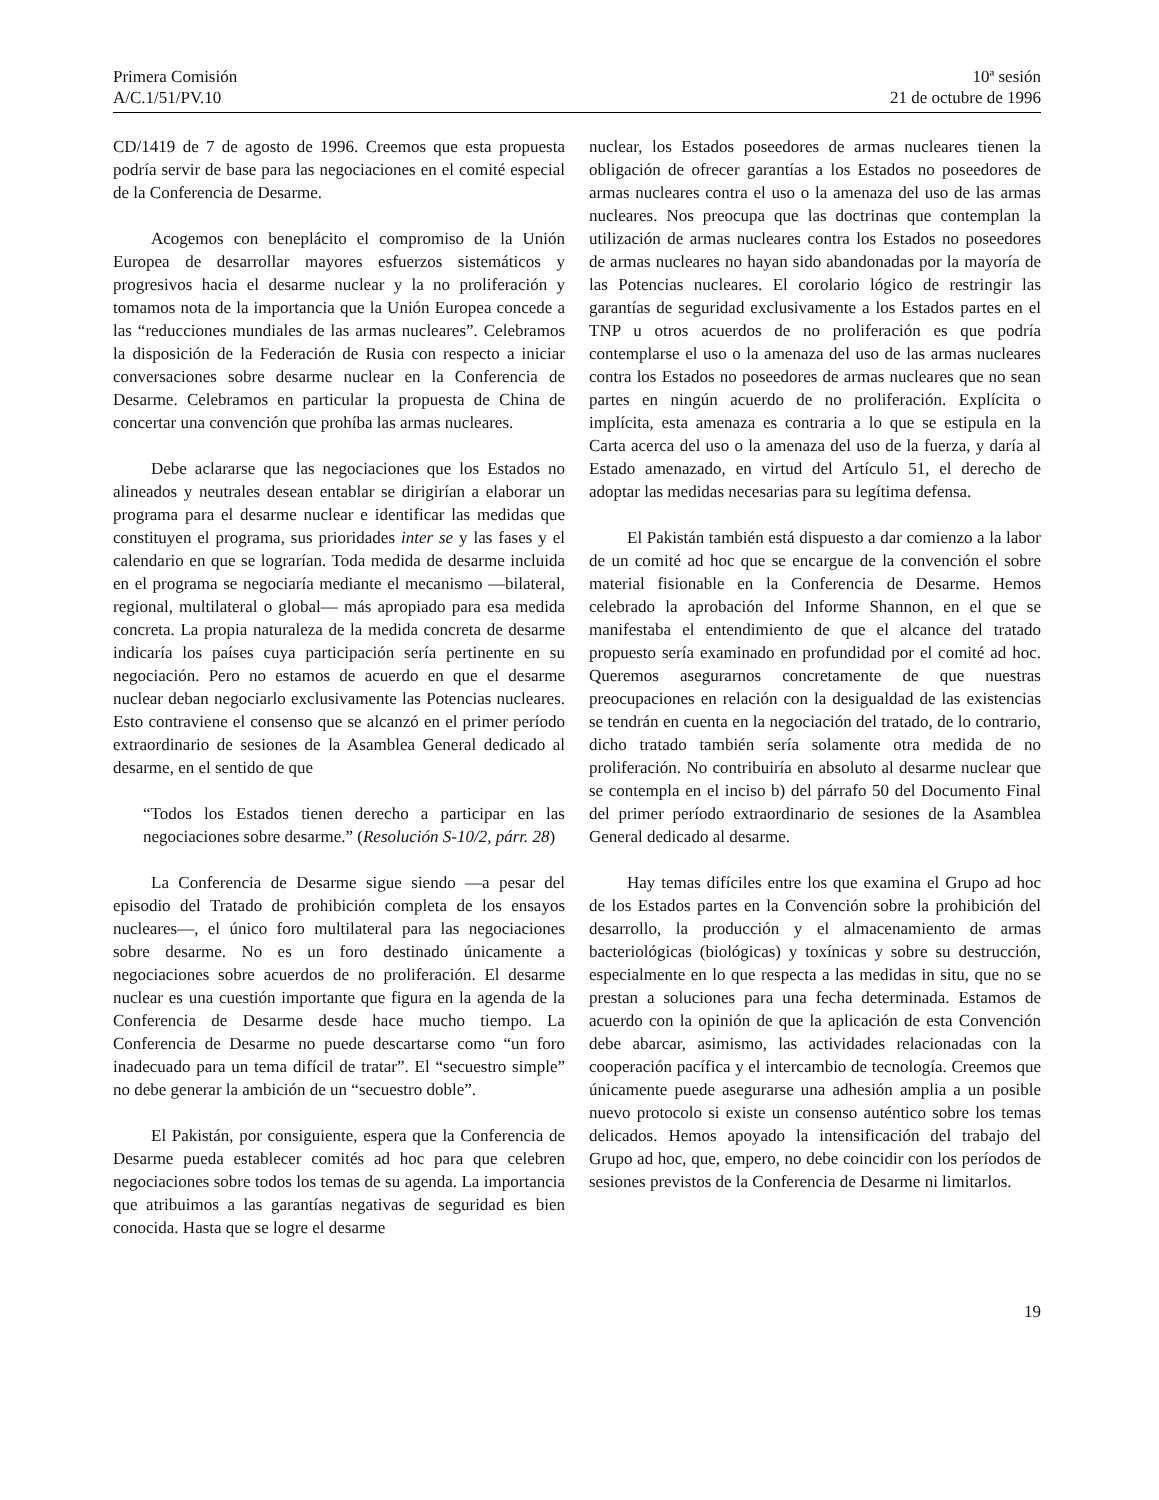Primera Comisión
A/C.1/51/PV.10
10ª sesión
21 de octubre de 1996
CD/1419 de 7 de agosto de 1996. Creemos que esta propuesta podría servir de base para las negociaciones en el comité especial de la Conferencia de Desarme.
Acogemos con beneplácito el compromiso de la Unión Europea de desarrollar mayores esfuerzos sistemáticos y progresivos hacia el desarme nuclear y la no proliferación y tomamos nota de la importancia que la Unión Europea concede a las “reducciones mundiales de las armas nucleares”. Celebramos la disposición de la Federación de Rusia con respecto a iniciar conversaciones sobre desarme nuclear en la Conferencia de Desarme. Celebramos en particular la propuesta de China de concertar una convención que prohíba las armas nucleares.
Debe aclararse que las negociaciones que los Estados no alineados y neutrales desean entablar se dirigirían a elaborar un programa para el desarme nuclear e identificar las medidas que constituyen el programa, sus prioridades inter se y las fases y el calendario en que se lograrían. Toda medida de desarme incluida en el programa se negociaría mediante el mecanismo —bilateral, regional, multilateral o global— más apropiado para esa medida concreta. La propia naturaleza de la medida concreta de desarme indicaría los países cuya participación sería pertinente en su negociación. Pero no estamos de acuerdo en que el desarme nuclear deban negociarlo exclusivamente las Potencias nucleares. Esto contraviene el consenso que se alcanzó en el primer período extraordinario de sesiones de la Asamblea General dedicado al desarme, en el sentido de que
“Todos los Estados tienen derecho a participar en las negociaciones sobre desarme.” (Resolución S-10/2, párr. 28)
La Conferencia de Desarme sigue siendo —a pesar del episodio del Tratado de prohibición completa de los ensayos nucleares—, el único foro multilateral para las negociaciones sobre desarme. No es un foro destinado únicamente a negociaciones sobre acuerdos de no proliferación. El desarme nuclear es una cuestión importante que figura en la agenda de la Conferencia de Desarme desde hace mucho tiempo. La Conferencia de Desarme no puede descartarse como “un foro inadecuado para un tema difícil de tratar”. El “secuestro simple” no debe generar la ambición de un “secuestro doble”.
El Pakistán, por consiguiente, espera que la Conferencia de Desarme pueda establecer comités ad hoc para que celebren negociaciones sobre todos los temas de su agenda. La importancia que atribuimos a las garantías negativas de seguridad es bien conocida. Hasta que se logre el desarme
nuclear, los Estados poseedores de armas nucleares tienen la obligación de ofrecer garantías a los Estados no poseedores de armas nucleares contra el uso o la amenaza del uso de las armas nucleares. Nos preocupa que las doctrinas que contemplan la utilización de armas nucleares contra los Estados no poseedores de armas nucleares no hayan sido abandonadas por la mayoría de las Potencias nucleares. El corolario lógico de restringir las garantías de seguridad exclusivamente a los Estados partes en el TNP u otros acuerdos de no proliferación es que podría contemplarse el uso o la amenaza del uso de las armas nucleares contra los Estados no poseedores de armas nucleares que no sean partes en ningún acuerdo de no proliferación. Explícita o implícita, esta amenaza es contraria a lo que se estipula en la Carta acerca del uso o la amenaza del uso de la fuerza, y daría al Estado amenazado, en virtud del Artículo 51, el derecho de adoptar las medidas necesarias para su legítima defensa.
El Pakistán también está dispuesto a dar comienzo a la labor de un comité ad hoc que se encargue de la convención el sobre material fisionable en la Conferencia de Desarme. Hemos celebrado la aprobación del Informe Shannon, en el que se manifestaba el entendimiento de que el alcance del tratado propuesto sería examinado en profundidad por el comité ad hoc. Queremos asegurarnos concretamente de que nuestras preocupaciones en relación con la desigualdad de las existencias se tendrán en cuenta en la negociación del tratado, de lo contrario, dicho tratado también sería solamente otra medida de no proliferación. No contribuiría en absoluto al desarme nuclear que se contempla en el inciso b) del párrafo 50 del Documento Final del primer período extraordinario de sesiones de la Asamblea General dedicado al desarme.
Hay temas difíciles entre los que examina el Grupo ad hoc de los Estados partes en la Convención sobre la prohibición del desarrollo, la producción y el almacenamiento de armas bacteriológicas (biológicas) y toxínicas y sobre su destrucción, especialmente en lo que respecta a las medidas in situ, que no se prestan a soluciones para una fecha determinada. Estamos de acuerdo con la opinión de que la aplicación de esta Convención debe abarcar, asimismo, las actividades relacionadas con la cooperación pacífica y el intercambio de tecnología. Creemos que únicamente puede asegurarse una adhesión amplia a un posible nuevo protocolo si existe un consenso auténtico sobre los temas delicados. Hemos apoyado la intensificación del trabajo del Grupo ad hoc, que, empero, no debe coincidir con los períodos de sesiones previstos de la Conferencia de Desarme ni limitarlos.
19